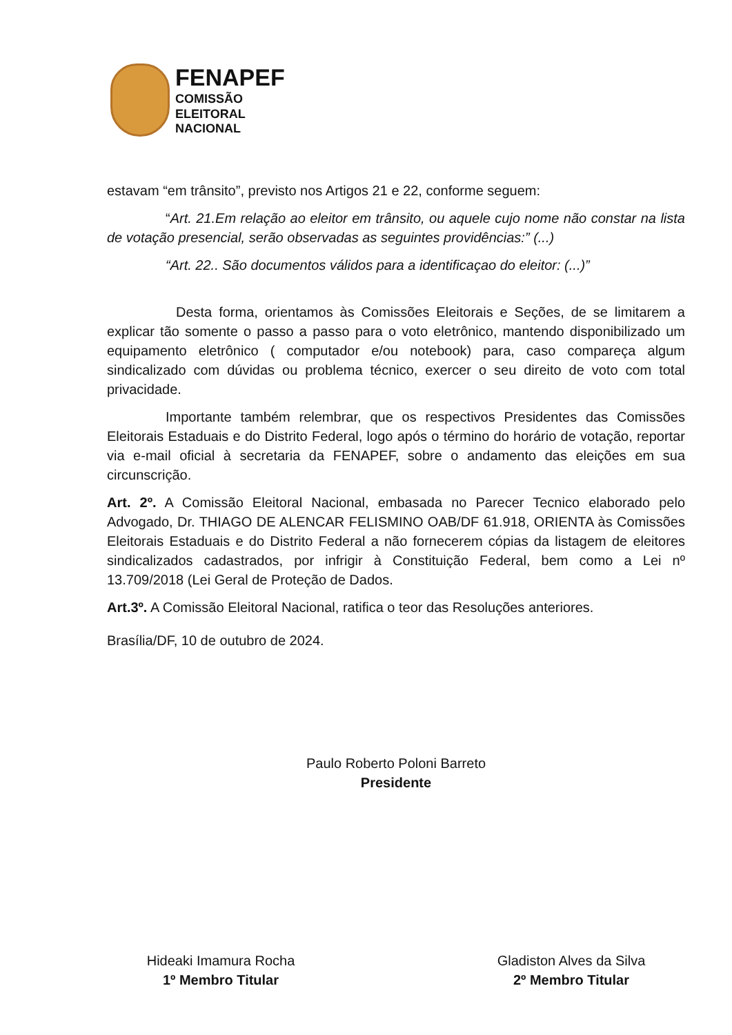FENAPEF
COMISSÃO
ELEITORAL
NACIONAL
estavam “em trânsito”, previsto nos Artigos 21 e 22, conforme seguem:
“Art. 21.Em relação ao eleitor em trânsito, ou aquele cujo nome não constar na lista de votação presencial, serão observadas as seguintes providências:” (...)
“Art. 22.. São documentos válidos para a identificaçao do eleitor: (...)”
Desta forma, orientamos às Comissões Eleitorais e Seções, de se limitarem a explicar tão somente o passo a passo para o voto eletrônico, mantendo disponibilizado um equipamento eletrônico ( computador e/ou notebook) para, caso compareça algum sindicalizado com dúvidas ou problema técnico, exercer o seu direito de voto com total privacidade.
Importante também relembrar, que os respectivos Presidentes das Comissões Eleitorais Estaduais e do Distrito Federal, logo após o término do horário de votação, reportar via e-mail oficial à secretaria da FENAPEF, sobre o andamento das eleições em sua circunscrição.
Art. 2º. A Comissão Eleitoral Nacional, embasada no Parecer Tecnico elaborado pelo Advogado, Dr. THIAGO DE ALENCAR FELISMINO OAB/DF 61.918, ORIENTA às Comissões Eleitorais Estaduais e do Distrito Federal a não fornecerem cópias da listagem de eleitores sindicalizados cadastrados, por infrigir à Constituição Federal, bem como a Lei nº 13.709/2018 (Lei Geral de Proteção de Dados.
Art.3º. A Comissão Eleitoral Nacional, ratifica o teor das Resoluções anteriores.
Brasília/DF, 10 de outubro de 2024.
Paulo Roberto Poloni Barreto
Presidente
Hideaki Imamura Rocha
1º Membro Titular
Gladiston Alves da Silva
2º Membro Titular